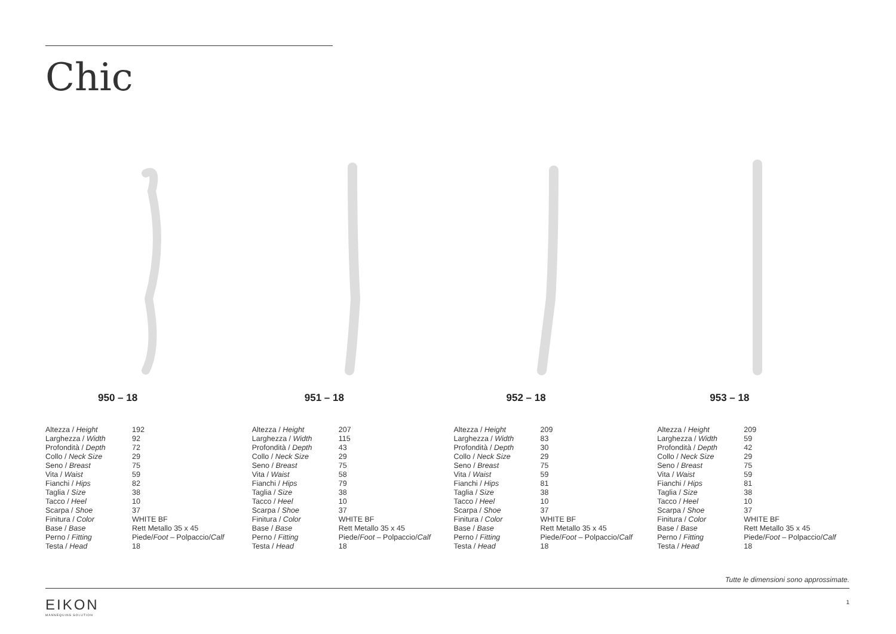Chic
950 – 18
| Altezza / Height | 192 |
| Larghezza / Width | 92 |
| Profondità / Depth | 72 |
| Collo / Neck Size | 29 |
| Seno / Breast | 75 |
| Vita / Waist | 59 |
| Fianchi / Hips | 82 |
| Taglia / Size | 38 |
| Tacco / Heel | 10 |
| Scarpa / Shoe | 37 |
| Finitura / Color | WHITE BF |
| Base / Base | Rett Metallo 35 x 45 |
| Perno / Fitting | Piede/ Foot – Polpaccio/ Calf |
| Testa / Head | 18 |
951 – 18
| Altezza / Height | 207 |
| Larghezza / Width | 115 |
| Profondità / Depth | 43 |
| Collo / Neck Size | 29 |
| Seno / Breast | 75 |
| Vita / Waist | 58 |
| Fianchi / Hips | 79 |
| Taglia / Size | 38 |
| Tacco / Heel | 10 |
| Scarpa / Shoe | 37 |
| Finitura / Color | WHITE BF |
| Base / Base | Rett Metallo 35 x 45 |
| Perno / Fitting | Piede/ Foot – Polpaccio/ Calf |
| Testa / Head | 18 |
952 – 18
| Altezza / Height | 209 |
| Larghezza / Width | 83 |
| Profondità / Depth | 30 |
| Collo / Neck Size | 29 |
| Seno / Breast | 75 |
| Vita / Waist | 59 |
| Fianchi / Hips | 81 |
| Taglia / Size | 38 |
| Tacco / Heel | 10 |
| Scarpa / Shoe | 37 |
| Finitura / Color | WHITE BF |
| Base / Base | Rett Metallo 35 x 45 |
| Perno / Fitting | Piede/ Foot – Polpaccio/ Calf |
| Testa / Head | 18 |
953 – 18
| Altezza / Height | 209 |
| Larghezza / Width | 59 |
| Profondità / Depth | 42 |
| Collo / Neck Size | 29 |
| Seno / Breast | 75 |
| Vita / Waist | 59 |
| Fianchi / Hips | 81 |
| Taglia / Size | 38 |
| Tacco / Heel | 10 |
| Scarpa / Shoe | 37 |
| Finitura / Color | WHITE BF |
| Base / Base | Rett Metallo 35 x 45 |
| Perno / Fitting | Piede/ Foot – Polpaccio/ Calf |
| Testa / Head | 18 |
Tutte le dimensioni sono approssimate.
EIKON
MANNEQUINS SOLUTION
1